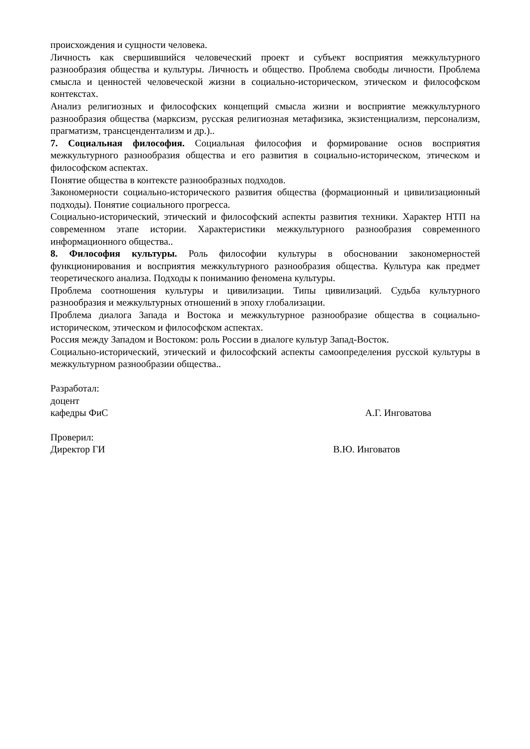происхождения и сущности человека.
Личность как свершившийся человеческий проект и субъект восприятия межкультурного разнообразия общества и культуры. Личность и общество. Проблема свободы личности. Проблема смысла и ценностей человеческой жизни в социально-историческом, этическом и философском контекстах.
Анализ религиозных и философских концепций смысла жизни и восприятие межкультурного разнообразия общества (марксизм, русская религиозная метафизика, экзистенциализм, персонализм, прагматизм, трансцендентализм и др.)..
7. Социальная философия. Социальная философия и формирование основ восприятия межкультурного разнообразия общества и его развития в социально-историческом, этическом и философском аспектах.
Понятие общества в контексте разнообразных подходов.
Закономерности социально-исторического развития общества (формационный и цивилизационный подходы). Понятие социального прогресса.
Социально-исторический, этический и философский аспекты развития техники. Характер НТП на современном этапе истории. Характеристики межкультурного разнообразия современного информационного общества..
8. Философия культуры. Роль философии культуры в обосновании закономерностей функционирования и восприятия межкультурного разнообразия общества. Культура как предмет теоретического анализа. Подходы к пониманию феномена культуры.
Проблема соотношения культуры и цивилизации. Типы цивилизаций. Судьба культурного разнообразия и межкультурных отношений в эпоху глобализации.
Проблема диалога Запада и Востока и межкультурное разнообразие общества в социально-историческом, этическом и философском аспектах.
Россия между Западом и Востоком: роль России в диалоге культур Запад-Восток.
Социально-исторический, этический и философский аспекты самоопределения русской культуры в межкультурном разнообразии общества..
Разработал:
доцент
кафедры ФиС А.Г. Инговатова
Проверил:
Директор ГИ В.Ю. Инговатов